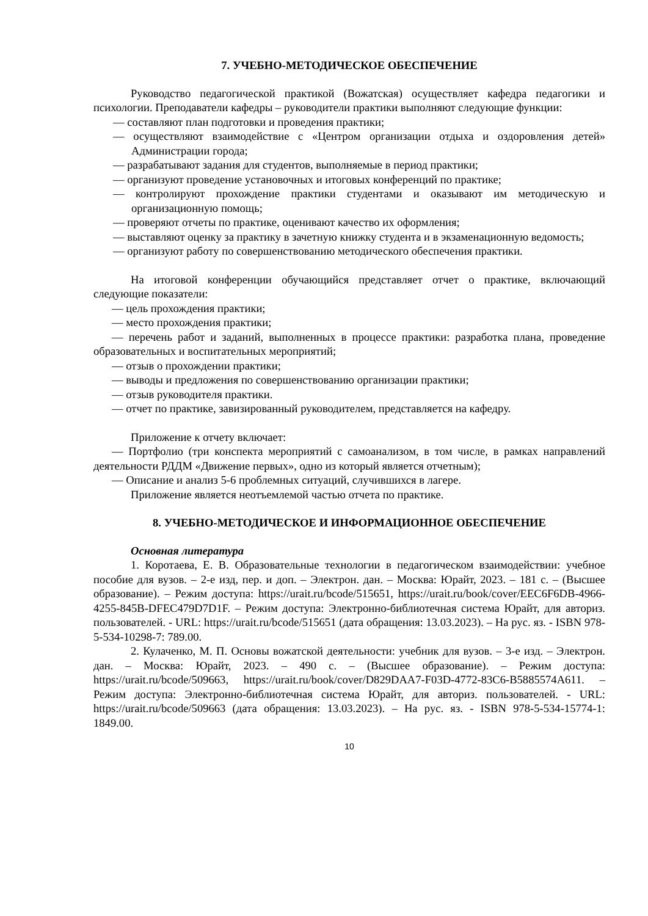7. УЧЕБНО-МЕТОДИЧЕСКОЕ ОБЕСПЕЧЕНИЕ
Руководство педагогической практикой (Вожатская) осуществляет кафедра педагогики и психологии. Преподаватели кафедры – руководители практики выполняют следующие функции:
— составляют план подготовки и проведения практики;
— осуществляют взаимодействие с «Центром организации отдыха и оздоровления детей» Администрации города;
— разрабатывают задания для студентов, выполняемые в период практики;
— организуют проведение установочных и итоговых конференций по практике;
— контролируют прохождение практики студентами и оказывают им методическую и организационную помощь;
— проверяют отчеты по практике, оценивают качество их оформления;
— выставляют оценку за практику в зачетную книжку студента и в экзаменационную ведомость;
— организуют работу по совершенствованию методического обеспечения практики.
На итоговой конференции обучающийся представляет отчет о практике, включающий следующие показатели:
— цель прохождения практики;
— место прохождения практики;
— перечень работ и заданий, выполненных в процессе практики: разработка плана, проведение образовательных и воспитательных мероприятий;
— отзыв о прохождении практики;
— выводы и предложения по совершенствованию организации практики;
— отзыв руководителя практики.
— отчет по практике, завизированный руководителем, представляется на кафедру.
Приложение к отчету включает:
— Портфолио (три конспекта мероприятий с самоанализом, в том числе, в рамках направлений деятельности РДДМ «Движение первых», одно из который является отчетным);
— Описание и анализ 5-6 проблемных ситуаций, случившихся в лагере.
Приложение является неотъемлемой частью отчета по практике.
8. УЧЕБНО-МЕТОДИЧЕСКОЕ И ИНФОРМАЦИОННОЕ ОБЕСПЕЧЕНИЕ
Основная литература
1. Коротаева, Е. В. Образовательные технологии в педагогическом взаимодействии: учебное пособие для вузов. – 2-е изд, пер. и доп. – Электрон. дан. – Москва: Юрайт, 2023. – 181 с. – (Высшее образование). – Режим доступа: https://urait.ru/bcode/515651, https://urait.ru/book/cover/EEC6F6DB-4966-4255-845B-DFEC479D7D1F. – Режим доступа: Электронно-библиотечная система Юрайт, для авториз. пользователей. - URL: https://urait.ru/bcode/515651 (дата обращения: 13.03.2023). – На рус. яз. - ISBN 978-5-534-10298-7: 789.00.
2. Кулаченко, М. П. Основы вожатской деятельности: учебник для вузов. – 3-е изд. – Электрон. дан. – Москва: Юрайт, 2023. – 490 с. – (Высшее образование). – Режим доступа: https://urait.ru/bcode/509663, https://urait.ru/book/cover/D829DAA7-F03D-4772-83C6-B5885574A611. – Режим доступа: Электронно-библиотечная система Юрайт, для авториз. пользователей. - URL: https://urait.ru/bcode/509663 (дата обращения: 13.03.2023). – На рус. яз. - ISBN 978-5-534-15774-1: 1849.00.
10